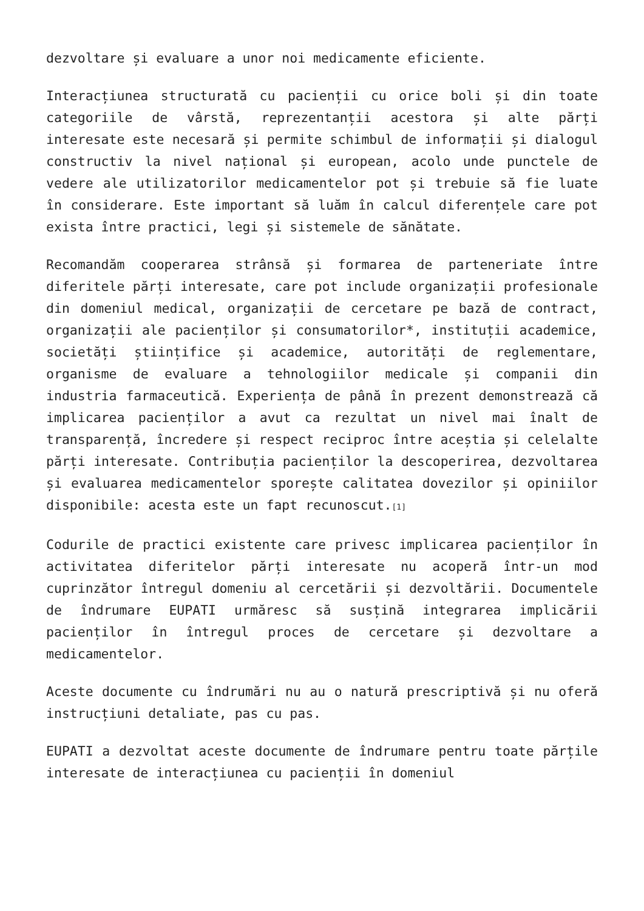dezvoltare și evaluare a unor noi medicamente eficiente.
Interacțiunea structurată cu pacienții cu orice boli și din toate categoriile de vârstă, reprezentanții acestora și alte părți interesate este necesară și permite schimbul de informații și dialogul constructiv la nivel național și european, acolo unde punctele de vedere ale utilizatorilor medicamentelor pot și trebuie să fie luate în considerare. Este important să luăm în calcul diferențele care pot exista între practici, legi și sistemele de sănătate.
Recomandăm cooperarea strânsă și formarea de parteneriate între diferitele părți interesate, care pot include organizații profesionale din domeniul medical, organizații de cercetare pe bază de contract, organizații ale pacienților și consumatorilor*, instituții academice, societăți științifice și academice, autorități de reglementare, organisme de evaluare a tehnologiilor medicale și companii din industria farmaceutică. Experiența de până în prezent demonstrează că implicarea pacienților a avut ca rezultat un nivel mai înalt de transparență, încredere și respect reciproc între aceștia și celelalte părți interesate. Contribuția pacienților la descoperirea, dezvoltarea și evaluarea medicamentelor sporește calitatea dovezilor și opiniilor disponibile: acesta este un fapt recunoscut.<sup>[1]</sup>
Codurile de practici existente care privesc implicarea pacienților în activitatea diferitelor părți interesate nu acoperă într-un mod cuprinzător întregul domeniu al cercetării și dezvoltării. Documentele de îndrumare EUPATI urmăresc să susțină integrarea implicării pacienților în întregul proces de cercetare și dezvoltare a medicamentelor.
Aceste documente cu îndrumări nu au o natură prescriptivă și nu oferă instrucțiuni detaliate, pas cu pas.
EUPATI a dezvoltat aceste documente de îndrumare pentru toate părțile interesate de interacțiunea cu pacienții în domeniul